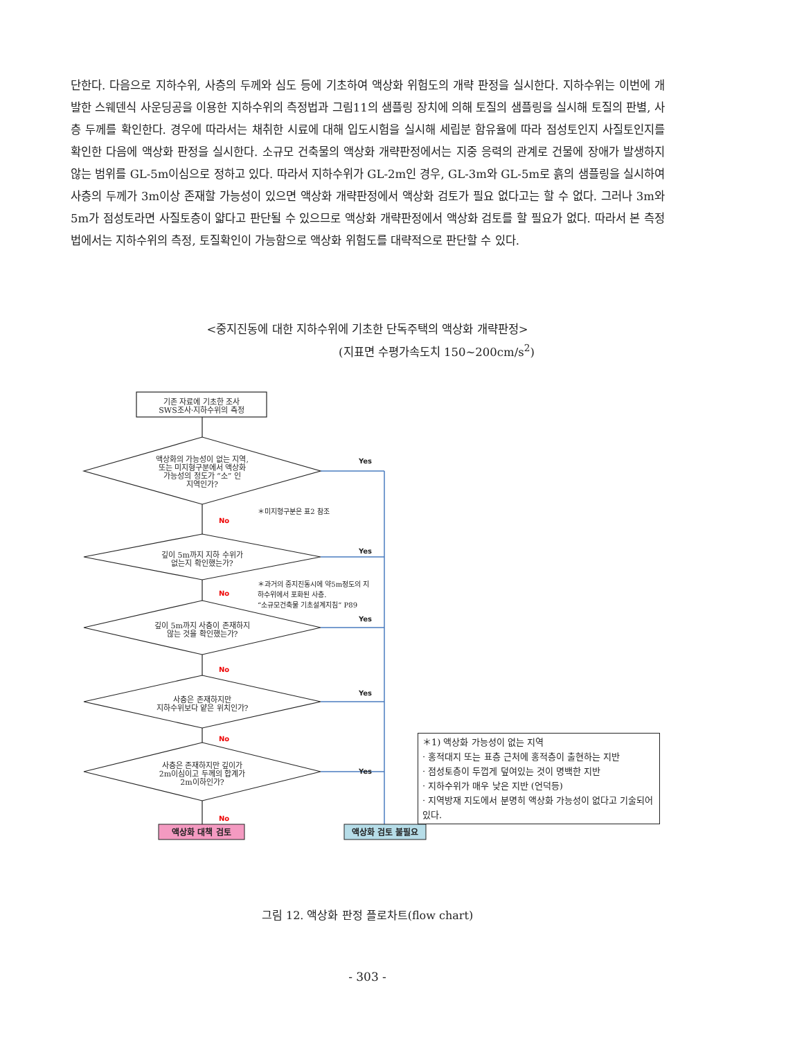단한다. 다음으로 지하수위, 사층의 두께와 심도 등에 기초하여 액상화 위험도의 개략 판정을 실시한다. 지하수위는 이번에 개발한 스웨덴식 사운딩공을 이용한 지하수위의 측정법과 그림11의 샘플링 장치에 의해 토질의 샘플링을 실시해 토질의 판별, 사층 두께를 확인한다. 경우에 따라서는 채취한 시료에 대해 입도시험을 실시해 세립분 함유율에 따라 점성토인지 사질토인지를 확인한 다음에 액상화 판정을 실시한다. 소규모 건축물의 액상화 개략판정에서는 지중 응력의 관계로 건물에 장애가 발생하지 않는 범위를 GL-5m이심으로 정하고 있다. 따라서 지하수위가 GL-2m인 경우, GL-3m와 GL-5m로 흙의 샘플링을 실시하여 사층의 두께가 3m이상 존재할 가능성이 있으면 액상화 개략판정에서 액상화 검토가 필요 없다고는 할 수 없다. 그러나 3m와 5m가 점성토라면 사질토층이 얇다고 판단될 수 있으므로 액상화 개략판정에서 액상화 검토를 할 필요가 없다. 따라서 본 측정법에서는 지하수위의 측정, 토질확인이 가능함으로 액상화 위험도를 대략적으로 판단할 수 있다.
<중지진동에 대한 지하수위에 기초한 단독주택의 액상화 개략판정>
(지표면 수평가속도치 150~200cm/s<sup>2</sup>)
기존 자료에 기초한 조사
SWS조사·지하수위의 측정
액상화의 가능성이 없는 지역,
또는 미지형구분에서 액상화
가능성의 정도가 “소” 인
지역인가?
깊이 5m까지 지하 수위가
없는지 확인했는가?
깊이 5m까지 사층이 존재하지
않는 것을 확인했는가?
사층은 존재하지만
지하수위보다 얕은 위치인가?
사층은 존재하지만 깊이가
2m이심이고 두께의 합계가
2m이하인가?
Yes
Yes
Yes
Yes
Yes
No
No
No
No
No
＊미지형구분은 표2 참조
＊과거의 중지진동시에 약5m정도의 지
하수위에서 포화된 사층.
“소규모건축물 기초설계지침” P89
액상화 대책 검토 액상화 검토 불필요
＊1) 액상화 가능성이 없는 지역
· 홍적대지 또는 표층 근처에 홍적층이 출현하는 지반
· 점성토층이 두껍게 덮여있는 것이 명백한 지반
· 지하수위가 매우 낮은 지반 (언덕등)
· 지역방재 지도에서 분명히 액상화 가능성이 없다고 기술되어 있다.
그림 12. 액상화 판정 플로차트(flow chart)
- 303 -